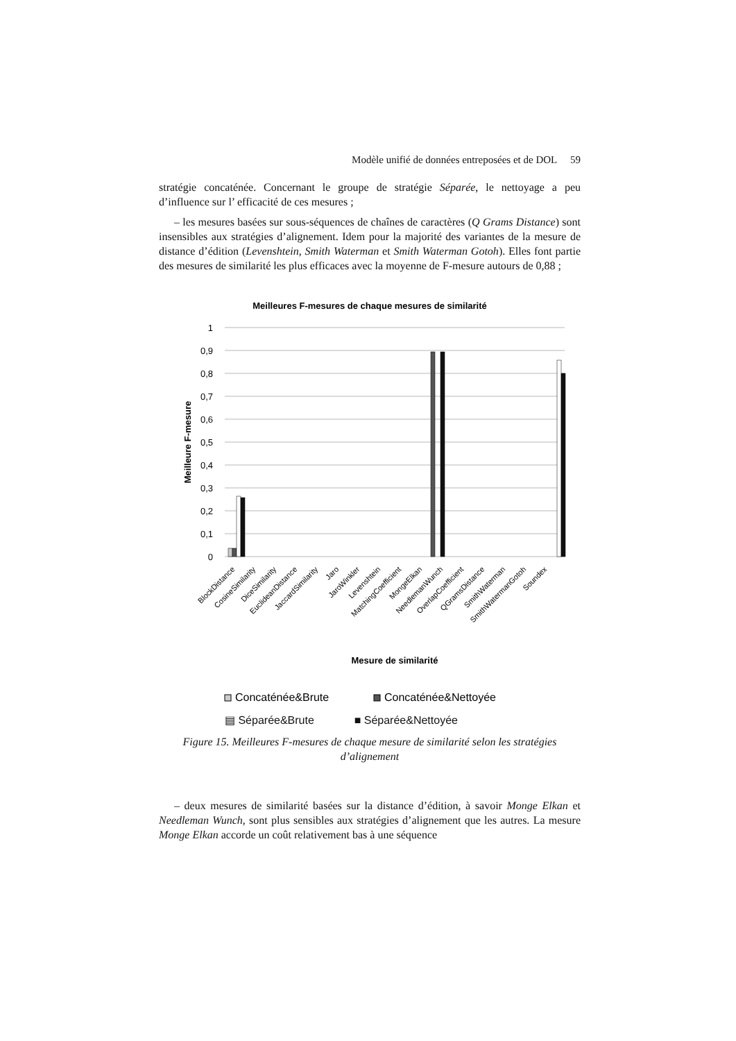Modèle unifié de données entreposées et de DOL 59
stratégie concaténée. Concernant le groupe de stratégie Séparée, le nettoyage a peu d’influence sur l’ efficacité de ces mesures ;
– les mesures basées sur sous-séquences de chaînes de caractères (Q Grams Distance) sont insensibles aux stratégies d’alignement. Idem pour la majorité des variantes de la mesure de distance d’édition (Levenshtein, Smith Waterman et Smith Waterman Gotoh). Elles font partie des mesures de similarité les plus efficaces avec la moyenne de F-mesure autours de 0,88 ;
Meilleures F-mesures de chaque mesures de similarité
1
0,9
0,8
0,7
0,6
0,5
0,4
0,3
0,2
0,1
0
Meilleure F-mesure
BlockDistance
CosineSimilarity
DiceSimilarity
EuclideanDistance
JaccardSimilarity
Jaro
JaroWinkler
Levenshtein
MatchingCoefficient
MongeElkan
NeedlemanWunch
OverlapCoefficient
QGramsDistance
SmithWaterman
SmithWatermanGotoh
Soundex
Mesure de similarité
Concaténée&Brute
Concaténée&Nettoyée
▤ Séparée&Brute ■ Séparée&Nettoyée
Figure 15. Meilleures F-mesures de chaque mesure de similarité selon les stratégies d’alignement
– deux mesures de similarité basées sur la distance d’édition, à savoir Monge Elkan et Needleman Wunch, sont plus sensibles aux stratégies d’alignement que les autres. La mesure Monge Elkan accorde un coût relativement bas à une séquence